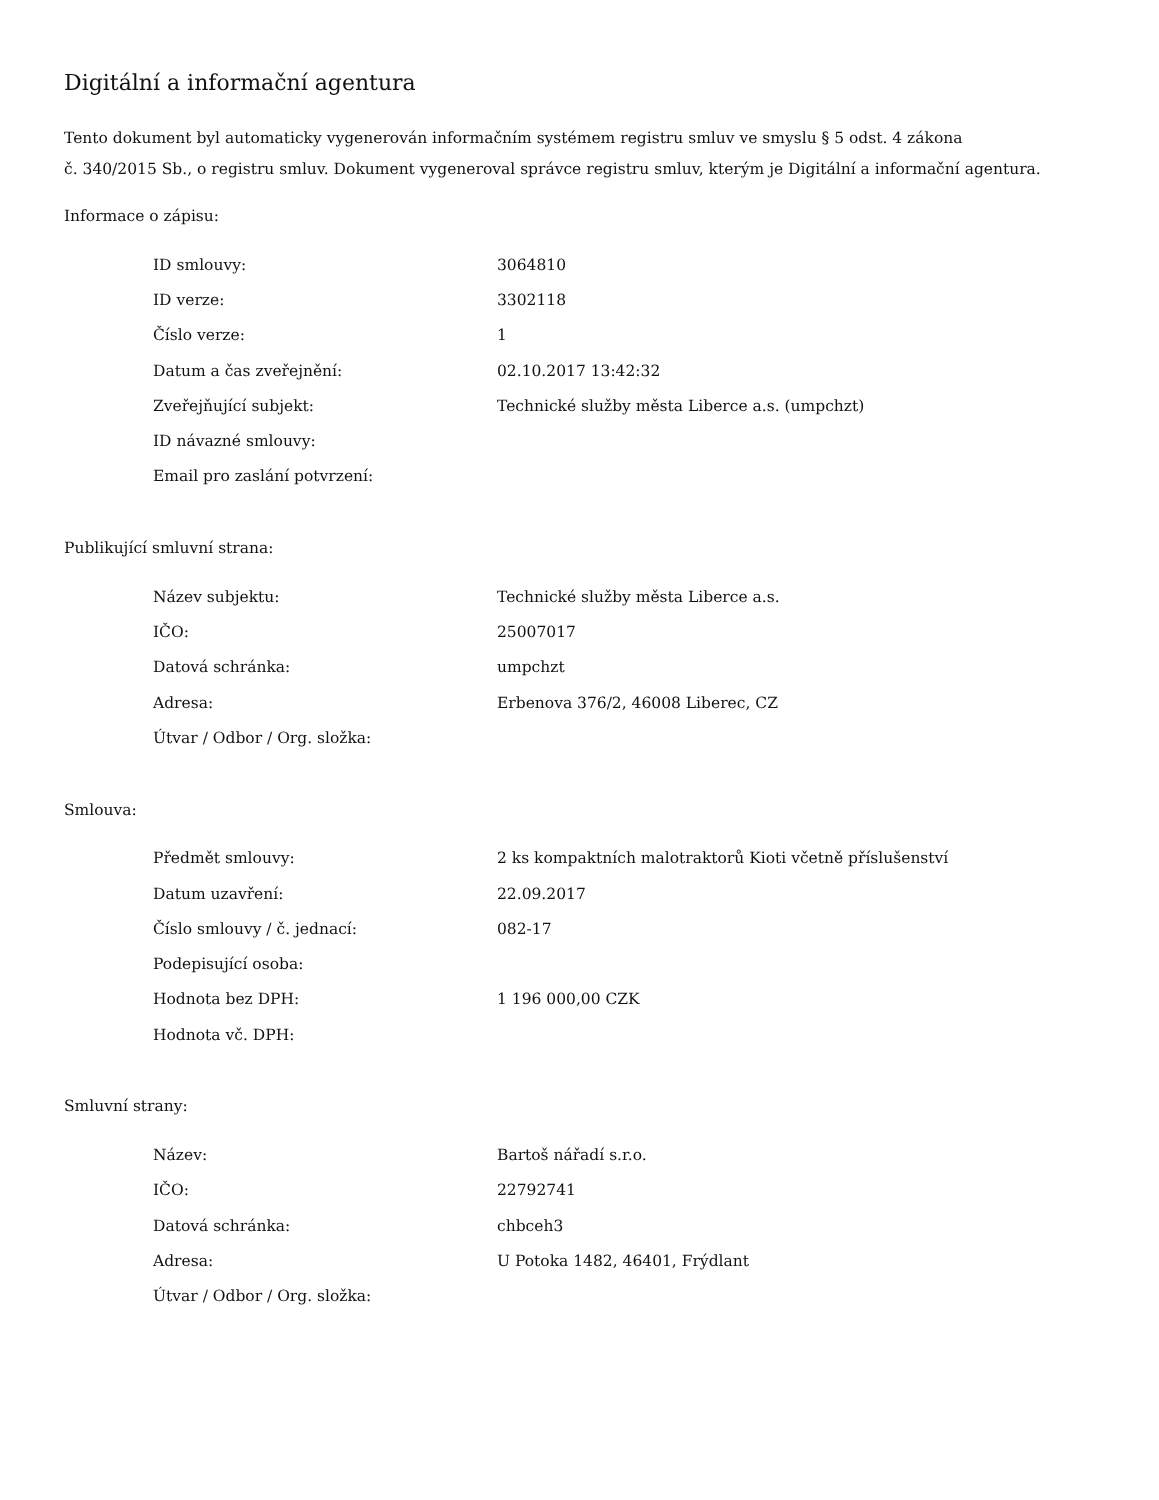Digitální a informační agentura
Tento dokument byl automaticky vygenerován informačním systémem registru smluv ve smyslu § 5 odst. 4 zákona
č. 340/2015 Sb., o registru smluv. Dokument vygeneroval správce registru smluv, kterým je Digitální a informační agentura.
Informace o zápisu:
| ID smlouvy: | 3064810 |
| ID verze: | 3302118 |
| Číslo verze: | 1 |
| Datum a čas zveřejnění: | 02.10.2017 13:42:32 |
| Zveřejňující subjekt: | Technické služby města Liberce a.s. (umpchzt) |
| ID návazné smlouvy: | |
| Email pro zaslání potvrzení: | |
Publikující smluvní strana:
| Název subjektu: | Technické služby města Liberce a.s. |
| IČO: | 25007017 |
| Datová schránka: | umpchzt |
| Adresa: | Erbenova 376/2, 46008 Liberec, CZ |
| Útvar / Odbor / Org. složka: | |
Smlouva:
| Předmět smlouvy: | 2 ks kompaktních malotraktorů Kioti včetně příslušenství |
| Datum uzavření: | 22.09.2017 |
| Číslo smlouvy / č. jednací: | 082-17 |
| Podepisující osoba: | |
| Hodnota bez DPH: | 1 196 000,00 CZK |
| Hodnota vč. DPH: | |
Smluvní strany:
| Název: | Bartoš nářadí s.r.o. |
| IČO: | 22792741 |
| Datová schránka: | chbceh3 |
| Adresa: | U Potoka 1482, 46401, Frýdlant |
| Útvar / Odbor / Org. složka: | |